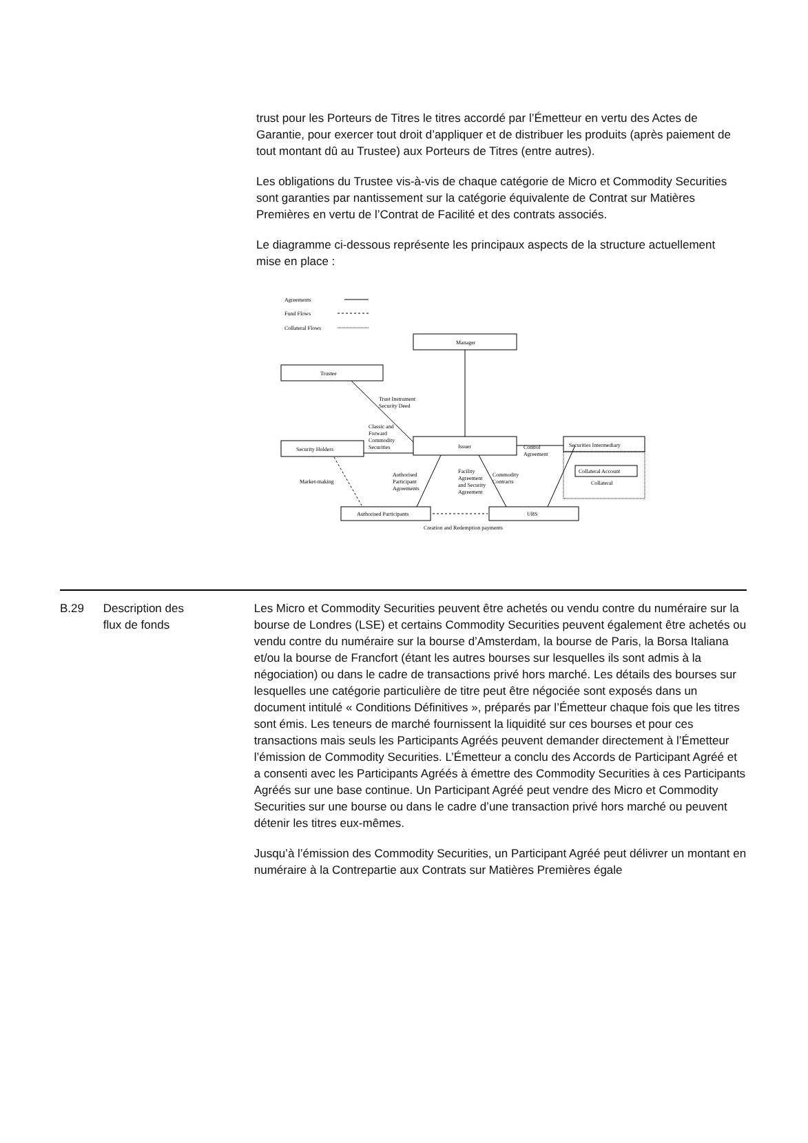trust pour les Porteurs de Titres le titres accordé par l’Émetteur en vertu des Actes de Garantie, pour exercer tout droit d’appliquer et de distribuer les produits (après paiement de tout montant dû au Trustee) aux Porteurs de Titres (entre autres).
Les obligations du Trustee vis-à-vis de chaque catégorie de Micro et Commodity Securities sont garanties par nantissement sur la catégorie équivalente de Contrat sur Matières Premières en vertu de l’Contrat de Facilité et des contrats associés.
Le diagramme ci-dessous représente les principaux aspects de la structure actuellement mise en place :
Agreements
Fund Flows
Collateral Flows
Manager
Trustee
Security Holders
Issuer
Securities Intermediary
Collateral Account
Collateral
Authorised Participants
UBS
Creation and Redemption payments
Trust Instrument
Security Deed
Classic and
Forward
Commodity
Securities
Market-making
Authorised
Participant
Agreements
Facility
Agreement
and Security
Agreement
Commodity
Contracts
Control
Agreement
| B.29 | Description des flux de fonds | Les Micro et Commodity Securities peuvent être achetés ou vendu contre du numéraire sur la bourse de Londres (LSE) et certains Commodity Securities peuvent également être achetés ou vendu contre du numéraire sur la bourse d’Amsterdam, la bourse de Paris, la Borsa Italiana et/ou la bourse de Francfort (étant les autres bourses sur lesquelles ils sont admis à la négociation) ou dans le cadre de transactions privé hors marché. Les détails des bourses sur lesquelles une catégorie particulière de titre peut être négociée sont exposés dans un document intitulé « Conditions Définitives », préparés par l’Émetteur chaque fois que les titres sont émis. Les teneurs de marché fournissent la liquidité sur ces bourses et pour ces transactions mais seuls les Participants Agréés peuvent demander directement à l’Émetteur l’émission de Commodity Securities. L’Émetteur a conclu des Accords de Participant Agréé et a consenti avec les Participants Agréés à émettre des Commodity Securities à ces Participants Agréés sur une base continue. Un Participant Agréé peut vendre des Micro et Commodity Securities sur une bourse ou dans le cadre d’une transaction privé hors marché ou peuvent détenir les titres eux-mêmes. Jusqu’à l’émission des Commodity Securities, un Participant Agréé peut délivrer un montant en numéraire à la Contrepartie aux Contrats sur Matières Premières égale |